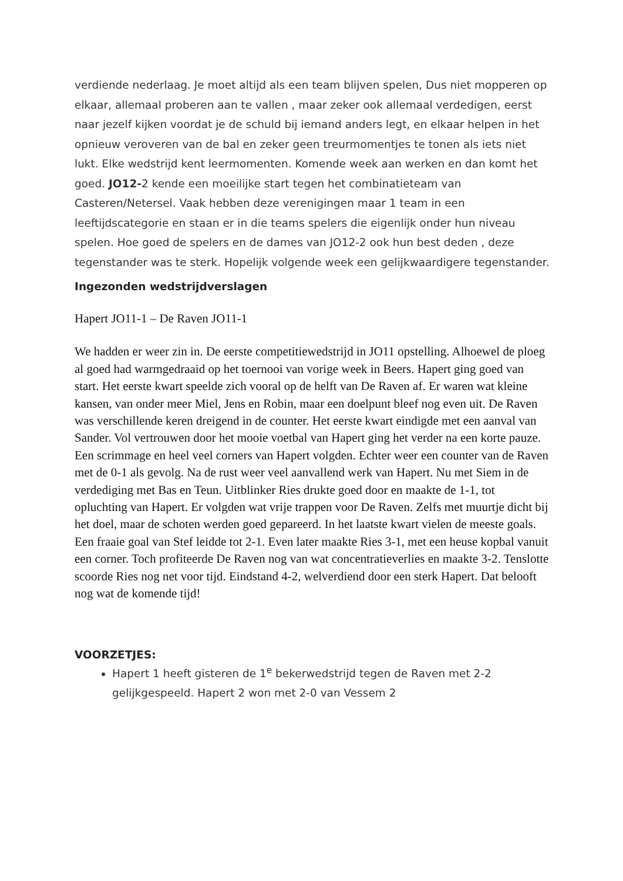verdiende nederlaag. Je moet altijd als een team blijven spelen, Dus niet mopperen op elkaar, allemaal proberen aan te vallen , maar zeker ook allemaal verdedigen, eerst naar jezelf kijken voordat je de schuld bij iemand anders legt, en elkaar helpen in het opnieuw veroveren van de bal en zeker geen treurmomentjes te tonen als iets niet lukt. Elke wedstrijd kent leermomenten. Komende week aan werken en dan komt het goed. JO12-2 kende een moeilijke start tegen het combinatieteam van Casteren/Netersel. Vaak hebben deze verenigingen maar 1 team in een leeftijdscategorie en staan er in die teams spelers die eigenlijk onder hun niveau spelen. Hoe goed de spelers en de dames van JO12-2 ook hun best deden , deze tegenstander was te sterk. Hopelijk volgende week een gelijkwaardigere tegenstander.
Ingezonden wedstrijdverslagen
Hapert JO11-1 – De Raven JO11-1
We hadden er weer zin in. De eerste competitiewedstrijd in JO11 opstelling. Alhoewel de ploeg al goed had warmgedraaid op het toernooi van vorige week in Beers. Hapert ging goed van start. Het eerste kwart speelde zich vooral op de helft van De Raven af. Er waren wat kleine kansen, van onder meer Miel, Jens en Robin, maar een doelpunt bleef nog even uit. De Raven was verschillende keren dreigend in de counter. Het eerste kwart eindigde met een aanval van Sander. Vol vertrouwen door het mooie voetbal van Hapert ging het verder na een korte pauze. Een scrimmage en heel veel corners van Hapert volgden. Echter weer een counter van de Raven met de 0-1 als gevolg. Na de rust weer veel aanvallend werk van Hapert. Nu met Siem in de verdediging met Bas en Teun. Uitblinker Ries drukte goed door en maakte de 1-1, tot opluchting van Hapert. Er volgden wat vrije trappen voor De Raven. Zelfs met muurtje dicht bij het doel, maar de schoten werden goed gepareerd. In het laatste kwart vielen de meeste goals. Een fraaie goal van Stef leidde tot 2-1. Even later maakte Ries 3-1, met een heuse kopbal vanuit een corner. Toch profiteerde De Raven nog van wat concentratieverlies en maakte 3-2. Tenslotte scoorde Ries nog net voor tijd. Eindstand 4-2, welverdiend door een sterk Hapert. Dat belooft nog wat de komende tijd!
VOORZETJES:
Hapert 1 heeft gisteren de 1<sup>e</sup> bekerwedstrijd tegen de Raven met 2-2 gelijkgespeeld. Hapert 2 won met 2-0 van Vessem 2